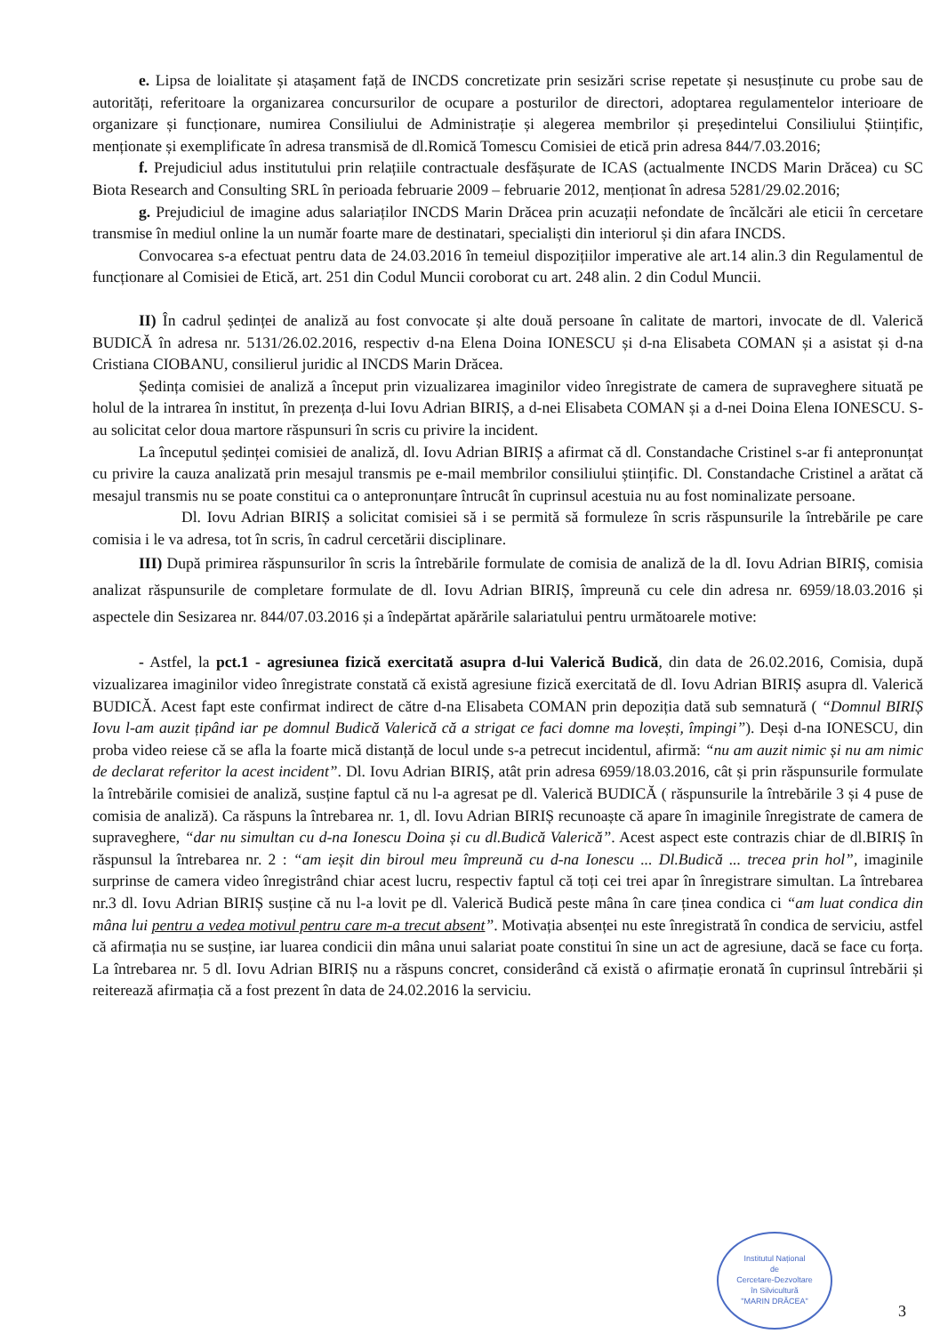e. Lipsa de loialitate și atașament față de INCDS concretizate prin sesizări scrise repetate și nesusținute cu probe sau de autorități, referitoare la organizarea concursurilor de ocupare a posturilor de directori, adoptarea regulamentelor interioare de organizare și funcționare, numirea Consiliului de Administrație și alegerea membrilor și președintelui Consiliului Științific, menționate și exemplificate în adresa transmisă de dl.Romică Tomescu Comisiei de etică prin adresa 844/7.03.2016;
f. Prejudiciul adus institutului prin relațiile contractuale desfășurate de ICAS (actualmente INCDS Marin Drăcea) cu SC Biota Research and Consulting SRL în perioada februarie 2009 – februarie 2012, menționat în adresa 5281/29.02.2016;
g. Prejudiciul de imagine adus salariaților INCDS Marin Drăcea prin acuzații nefondate de încălcări ale eticii în cercetare transmise în mediul online la un număr foarte mare de destinatari, specialiști din interiorul și din afara INCDS.
Convocarea s-a efectuat pentru data de 24.03.2016 în temeiul dispozițiilor imperative ale art.14 alin.3 din Regulamentul de funcționare al Comisiei de Etică, art. 251 din Codul Muncii coroborat cu art. 248 alin. 2 din Codul Muncii.
II) În cadrul ședinței de analiză au fost convocate și alte două persoane în calitate de martori, invocate de dl. Valerică BUDICĂ în adresa nr. 5131/26.02.2016, respectiv d-na Elena Doina IONESCU și d-na Elisabeta COMAN și a asistat și d-na Cristiana CIOBANU, consilierul juridic al INCDS Marin Drăcea.
Ședința comisiei de analiză a început prin vizualizarea imaginilor video înregistrate de camera de supraveghere situată pe holul de la intrarea în institut, în prezența d-lui Iovu Adrian BIRIȘ, a d-nei Elisabeta COMAN și a d-nei Doina Elena IONESCU. S-au solicitat celor doua martore răspunsuri în scris cu privire la incident.
La începutul ședinței comisiei de analiză, dl. Iovu Adrian BIRIȘ a afirmat că dl. Constandache Cristinel s-ar fi antepronunțat cu privire la cauza analizată prin mesajul transmis pe e-mail membrilor consiliului științific. Dl. Constandache Cristinel a arătat că mesajul transmis nu se poate constitui ca o antepronunțare întrucât în cuprinsul acestuia nu au fost nominalizate persoane.
Dl. Iovu Adrian BIRIȘ a solicitat comisiei să i se permită să formuleze în scris răspunsurile la întrebările pe care comisia i le va adresa, tot în scris, în cadrul cercetării disciplinare.
III) După primirea răspunsurilor în scris la întrebările formulate de comisia de analiză de la dl. Iovu Adrian BIRIȘ, comisia analizat răspunsurile de completare formulate de dl. Iovu Adrian BIRIȘ, împreună cu cele din adresa nr. 6959/18.03.2016 și aspectele din Sesizarea nr. 844/07.03.2016 și a îndepărtat apărările salariatului pentru următoarele motive:
- Astfel, la pct.1 - agresiunea fizică exercitată asupra d-lui Valerică Budică, din data de 26.02.2016, Comisia, după vizualizarea imaginilor video înregistrate constată că există agresiune fizică exercitată de dl. Iovu Adrian BIRIȘ asupra dl. Valerică BUDICĂ. Acest fapt este confirmat indirect de către d-na Elisabeta COMAN prin depoziția dată sub semnatură ( “Domnul BIRIȘ Iovu l-am auzit țipând iar pe domnul Budică Valerică că a strigat ce faci domne ma lovești, împingi”). Deși d-na IONESCU, din proba video reiese că se afla la foarte mică distanță de locul unde s-a petrecut incidentul, afirmă: “nu am auzit nimic și nu am nimic de declarat referitor la acest incident”. Dl. Iovu Adrian BIRIȘ, atât prin adresa 6959/18.03.2016, cât și prin răspunsurile formulate la întrebările comisiei de analiză, susține faptul că nu l-a agresat pe dl. Valerică BUDICĂ ( răspunsurile la întrebările 3 și 4 puse de comisia de analiză). Ca răspuns la întrebarea nr. 1, dl. Iovu Adrian BIRIȘ recunoaște că apare în imaginile înregistrate de camera de supraveghere, “dar nu simultan cu d-na Ionescu Doina și cu dl.Budică Valerică”. Acest aspect este contrazis chiar de dl.BIRIȘ în răspunsul la întrebarea nr. 2 : “am ieșit din biroul meu împreună cu d-na Ionescu ... Dl.Budică ... trecea prin hol”, imaginile surprinse de camera video înregistrând chiar acest lucru, respectiv faptul că toți cei trei apar în înregistrare simultan. La întrebarea nr.3 dl. Iovu Adrian BIRIȘ susține că nu l-a lovit pe dl. Valerică Budică peste mâna în care ținea condica ci “am luat condica din mâna lui pentru a vedea motivul pentru care m-a trecut absent”. Motivația absenței nu este înregistrată în condica de serviciu, astfel că afirmația nu se susține, iar luarea condicii din mâna unui salariat poate constitui în sine un act de agresiune, dacă se face cu forța. La întrebarea nr. 5 dl. Iovu Adrian BIRIȘ nu a răspuns concret, considerând că există o afirmație eronată în cuprinsul întrebării și reiterează afirmația că a fost prezent în data de 24.02.2016 la serviciu.
Institutul Național
de
Cercetare-Dezvoltare
în Silvicultură
"MARIN DRĂCEA"
3